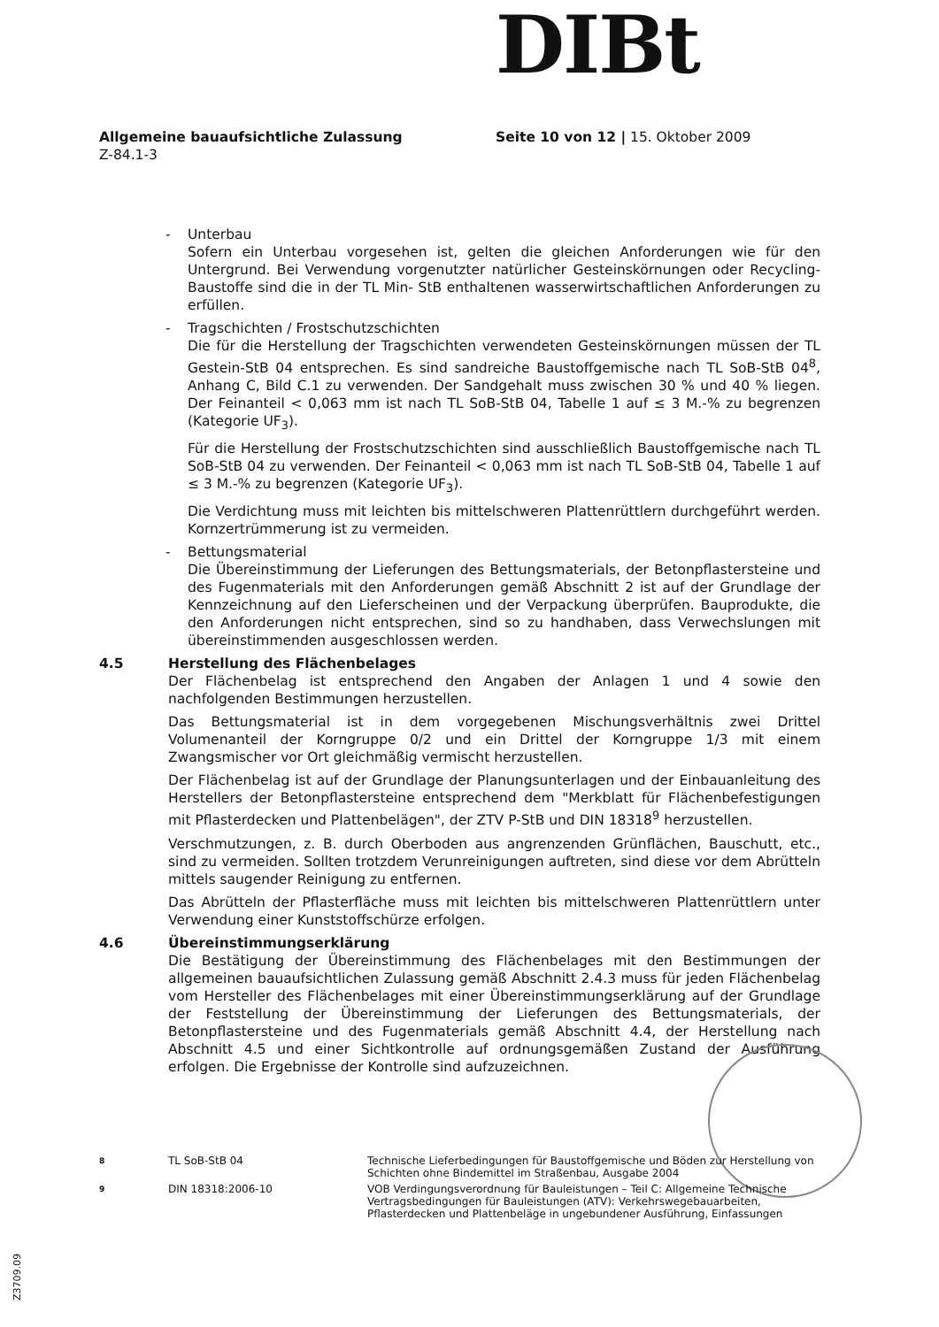DIBt
Allgemeine bauaufsichtliche Zulassung
Z-84.1-3
Seite 10 von 12 | 15. Oktober 2009
- Unterbau
Sofern ein Unterbau vorgesehen ist, gelten die gleichen Anforderungen wie für den Untergrund. Bei Verwendung vorgenutzter natürlicher Gesteinskörnungen oder Recycling-Baustoffe sind die in der TL Min- StB enthaltenen wasserwirtschaftlichen Anforderungen zu erfüllen.
- Tragschichten / Frostschutzschichten
Die für die Herstellung der Tragschichten verwendeten Gesteinskörnungen müssen der TL Gestein-StB 04 entsprechen. Es sind sandreiche Baustoffgemische nach TL SoB-StB 04<sup>8</sup>, Anhang C, Bild C.1 zu verwenden. Der Sandgehalt muss zwischen 30 % und 40 % liegen. Der Feinanteil < 0,063 mm ist nach TL SoB-StB 04, Tabelle 1 auf ≤ 3 M.-% zu begrenzen (Kategorie UF<sub>3</sub>).
Für die Herstellung der Frostschutzschichten sind ausschließlich Baustoffgemische nach TL SoB-StB 04 zu verwenden. Der Feinanteil < 0,063 mm ist nach TL SoB-StB 04, Tabelle 1 auf ≤ 3 M.-% zu begrenzen (Kategorie UF<sub>3</sub>).
Die Verdichtung muss mit leichten bis mittelschweren Plattenrüttlern durchgeführt werden. Kornzertrümmerung ist zu vermeiden.
- Bettungsmaterial
Die Übereinstimmung der Lieferungen des Bettungsmaterials, der Betonpflastersteine und des Fugenmaterials mit den Anforderungen gemäß Abschnitt 2 ist auf der Grundlage der Kennzeichnung auf den Lieferscheinen und der Verpackung überprüfen. Bauprodukte, die den Anforderungen nicht entsprechen, sind so zu handhaben, dass Verwechslungen mit übereinstimmenden ausgeschlossen werden.
4.5 Herstellung des Flächenbelages
Der Flächenbelag ist entsprechend den Angaben der Anlagen 1 und 4 sowie den nachfolgenden Bestimmungen herzustellen.
Das Bettungsmaterial ist in dem vorgegebenen Mischungsverhältnis zwei Drittel Volumenanteil der Korngruppe 0/2 und ein Drittel der Korngruppe 1/3 mit einem Zwangsmischer vor Ort gleichmäßig vermischt herzustellen.
Der Flächenbelag ist auf der Grundlage der Planungsunterlagen und der Einbauanleitung des Herstellers der Betonpflastersteine entsprechend dem "Merkblatt für Flächenbefestigungen mit Pflasterdecken und Plattenbelägen", der ZTV P-StB und DIN 18318<sup>9</sup> herzustellen.
Verschmutzungen, z. B. durch Oberboden aus angrenzenden Grünflächen, Bauschutt, etc., sind zu vermeiden. Sollten trotzdem Verunreinigungen auftreten, sind diese vor dem Abrütteln mittels saugender Reinigung zu entfernen.
Das Abrütteln der Pflasterfläche muss mit leichten bis mittelschweren Plattenrüttlern unter Verwendung einer Kunststoffschürze erfolgen.
4.6 Übereinstimmungserklärung
Die Bestätigung der Übereinstimmung des Flächenbelages mit den Bestimmungen der allgemeinen bauaufsichtlichen Zulassung gemäß Abschnitt 2.4.3 muss für jeden Flächenbelag vom Hersteller des Flächenbelages mit einer Übereinstimmungserklärung auf der Grundlage der Feststellung der Übereinstimmung der Lieferungen des Bettungsmaterials, der Betonpflastersteine und des Fugenmaterials gemäß Abschnitt 4.4, der Herstellung nach Abschnitt 4.5 und einer Sichtkontrolle auf ordnungsgemäßen Zustand der Ausführung erfolgen. Die Ergebnisse der Kontrolle sind aufzuzeichnen.
8 TL SoB-StB 04 Technische Lieferbedingungen für Baustoffgemische und Böden zur Herstellung von Schichten ohne Bindemittel im Straßenbau, Ausgabe 2004
9 DIN 18318:2006-10 VOB Verdingungsverordnung für Bauleistungen – Teil C: Allgemeine Technische Vertragsbedingungen für Bauleistungen (ATV): Verkehrswegebauarbeiten, Pflasterdecken und Plattenbeläge in ungebundener Ausführung, Einfassungen
Z3709.09